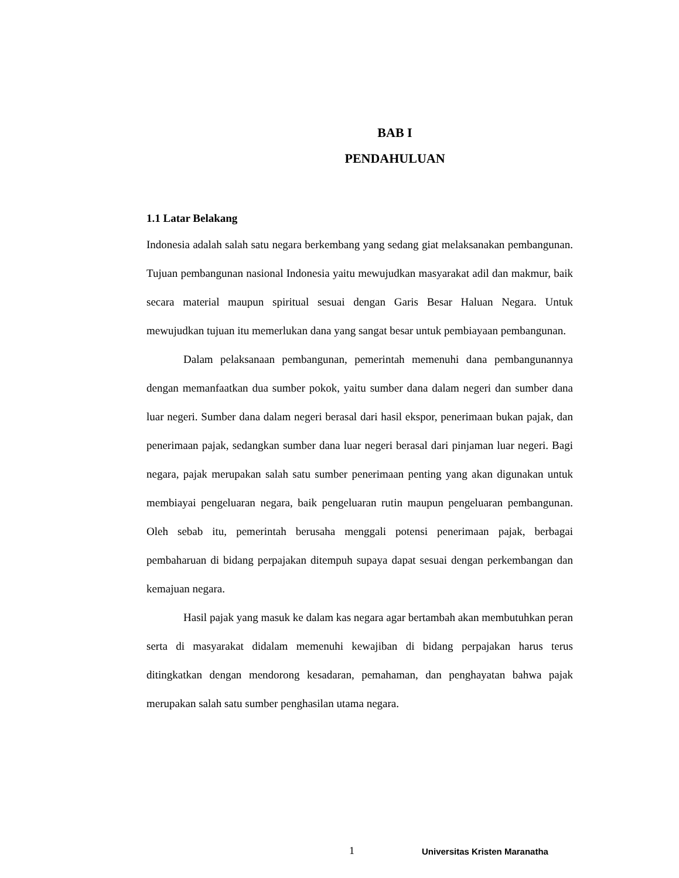BAB I
PENDAHULUAN
1.1 Latar Belakang
Indonesia adalah salah satu negara berkembang yang sedang giat melaksanakan pembangunan. Tujuan pembangunan nasional Indonesia yaitu mewujudkan masyarakat adil dan makmur, baik secara material maupun spiritual sesuai dengan Garis Besar Haluan Negara. Untuk mewujudkan tujuan itu memerlukan dana yang sangat besar untuk pembiayaan pembangunan.
Dalam pelaksanaan pembangunan, pemerintah memenuhi dana pembangunannya dengan memanfaatkan dua sumber pokok, yaitu sumber dana dalam negeri dan sumber dana luar negeri. Sumber dana dalam negeri berasal dari hasil ekspor, penerimaan bukan pajak, dan penerimaan pajak, sedangkan sumber dana luar negeri berasal dari pinjaman luar negeri. Bagi negara, pajak merupakan salah satu sumber penerimaan penting yang akan digunakan untuk membiayai pengeluaran negara, baik pengeluaran rutin maupun pengeluaran pembangunan. Oleh sebab itu, pemerintah berusaha menggali potensi penerimaan pajak, berbagai pembaharuan di bidang perpajakan ditempuh supaya dapat sesuai dengan perkembangan dan kemajuan negara.
Hasil pajak yang masuk ke dalam kas negara agar bertambah akan membutuhkan peran serta di masyarakat didalam memenuhi kewajiban di bidang perpajakan harus terus ditingkatkan dengan mendorong kesadaran, pemahaman, dan penghayatan bahwa pajak merupakan salah satu sumber penghasilan utama negara.
1 Universitas Kristen Maranatha